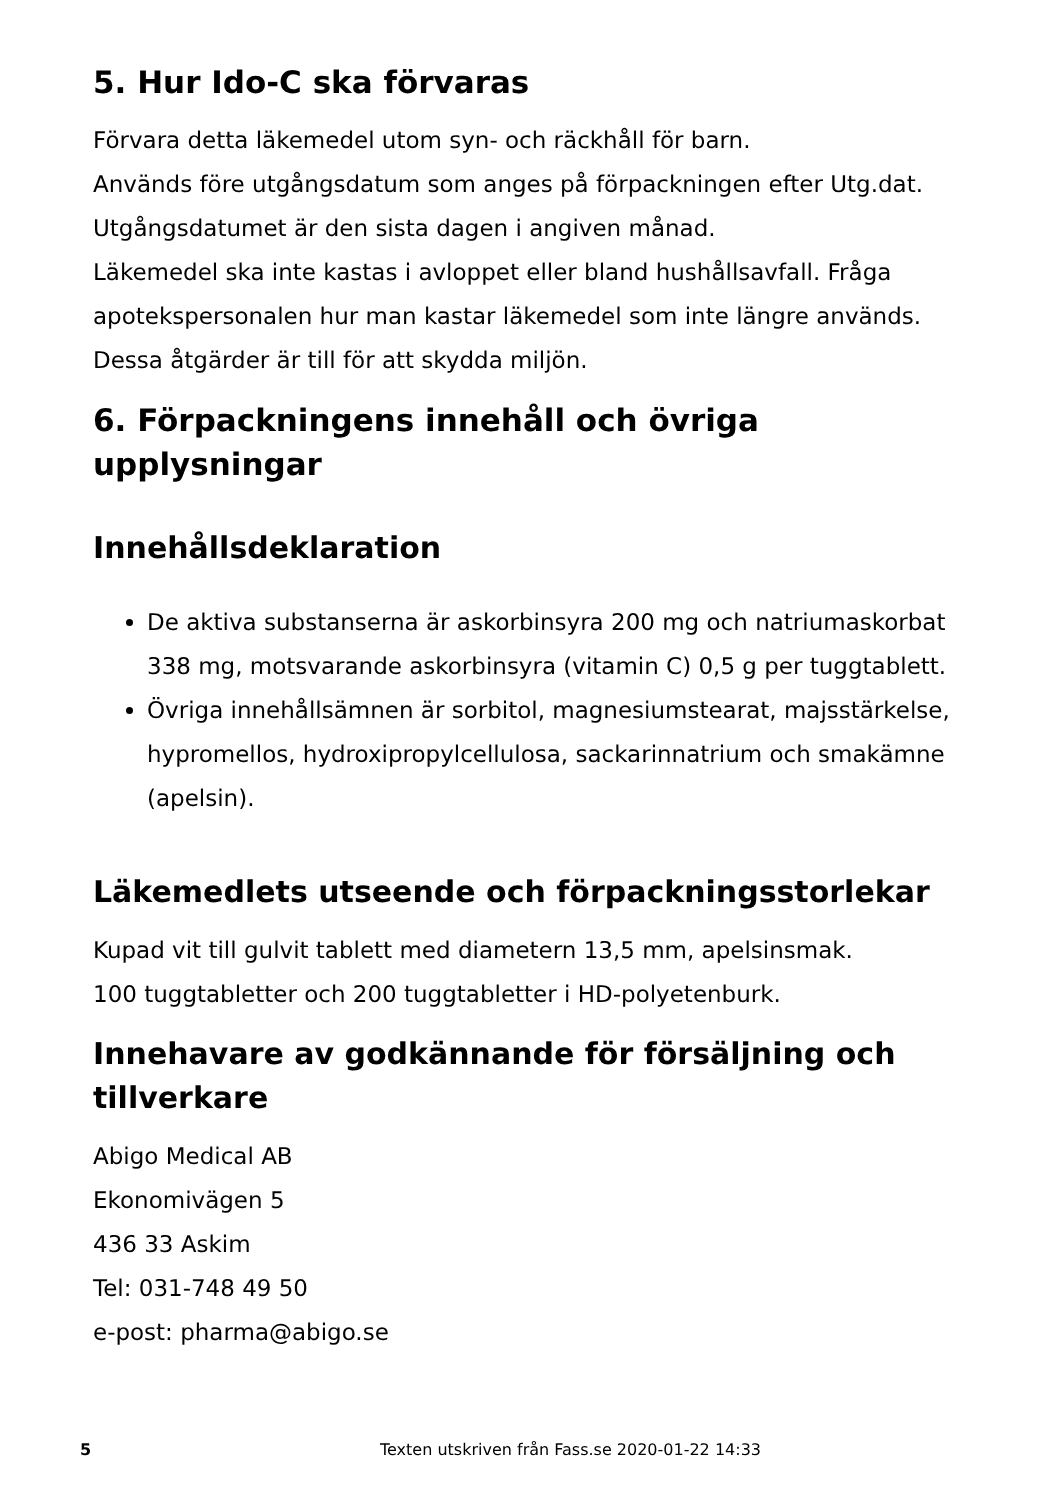5. Hur Ido-C ska förvaras
Förvara detta läkemedel utom syn- och räckhåll för barn.
Används före utgångsdatum som anges på förpackningen efter Utg.dat. Utgångsdatumet är den sista dagen i angiven månad.
Läkemedel ska inte kastas i avloppet eller bland hushållsavfall. Fråga apotekspersonalen hur man kastar läkemedel som inte längre används. Dessa åtgärder är till för att skydda miljön.
6. Förpackningens innehåll och övriga upplysningar
Innehållsdeklaration
De aktiva substanserna är askorbinsyra 200 mg och natriumaskorbat 338 mg, motsvarande askorbinsyra (vitamin C) 0,5 g per tuggtablett.
Övriga innehållsämnen är sorbitol, magnesiumstearat, majsstärkelse, hypromellos, hydroxipropylcellulosa, sackarinnatrium och smakämne (apelsin).
Läkemedlets utseende och förpackningsstorlekar
Kupad vit till gulvit tablett med diametern 13,5 mm, apelsinsmak.
100 tuggtabletter och 200 tuggtabletter i HD-polyetenburk.
Innehavare av godkännande för försäljning och tillverkare
Abigo Medical AB
Ekonomivägen 5
436 33 Askim
Tel: 031-748 49 50
e-post: pharma@abigo.se
5
Texten utskriven från Fass.se 2020-01-22 14:33